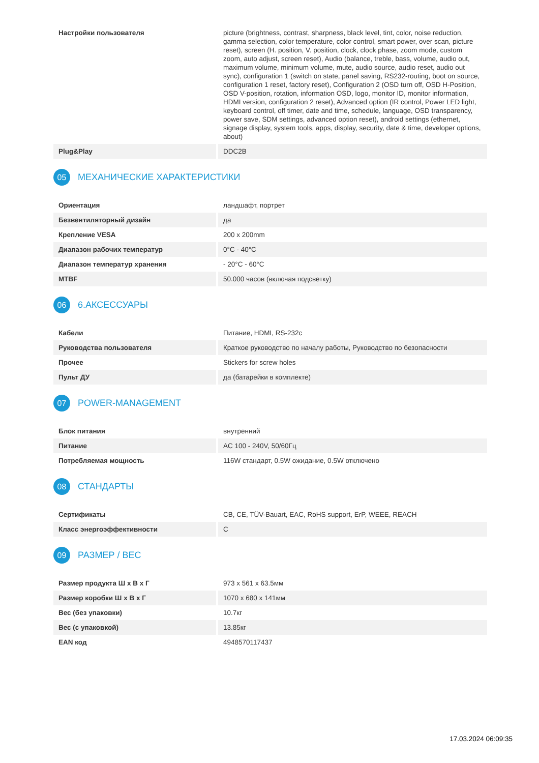| Настройки пользователя | picture (brightness, contrast, sharpness, black level, tint, color, noise reduction, gamma selection, color temperature, color control, smart power, over scan, picture reset), screen (H. position, V. position, clock, clock phase, zoom mode, custom zoom, auto adjust, screen reset), Audio (balance, treble, bass, volume, audio out, maximum volume, minimum volume, mute, audio source, audio reset, audio out sync), configuration 1 (switch on state, panel saving, RS232-routing, boot on source, configuration 1 reset, factory reset), Configuration 2 (OSD turn off, OSD H-Position, OSD V-position, rotation, information OSD, logo, monitor ID, monitor information, HDMI version, configuration 2 reset), Advanced option (IR control, Power LED light, keyboard control, off timer, date and time, schedule, language, OSD transparency, power save, SDM settings, advanced option reset), android settings (ethernet, signage display, system tools, apps, display, security, date & time, developer options, about) |
| Plug&Play | DDC2B |
05 МЕХАНИЧЕСКИЕ ХАРАКТЕРИСТИКИ
| Ориентация | ландшафт, портрет |
| Безвентиляторный дизайн | да |
| Крепление VESA | 200 x 200mm |
| Диапазон рабочих температур | 0°C - 40°C |
| Диапазон температур хранения | - 20°C - 60°C |
| MTBF | 50.000 часов (включая подсветку) |
06 6.АКСЕССУАРЫ
| Кабели | Питание, HDMI, RS-232c |
| Руководства пользователя | Краткое руководство по началу работы, Руководство по безопасности |
| Прочее | Stickers for screw holes |
| Пульт ДУ | да (батарейки в комплекте) |
07 POWER-MANAGEMENT
| Блок питания | внутренний |
| Питание | AC 100 - 240V, 50/60Гц |
| Потребляемая мощность | 116W стандарт, 0.5W ожидание, 0.5W отключено |
08 СТАНДАРТЫ
| Сертификаты | CB, CE, TÜV-Bauart, EAC, RoHS support, ErP, WEEE, REACH |
| Класс энергоэффективности | C |
09 РАЗМЕР / ВЕС
| Размер продукта Ш x В x Г | 973 x 561 x 63.5мм |
| Размер коробки Ш x В x Г | 1070 x 680 x 141мм |
| Вес (без упаковки) | 10.7кг |
| Вес (с упаковкой) | 13.85кг |
| EAN код | 4948570117437 |
17.03.2024 06:09:35